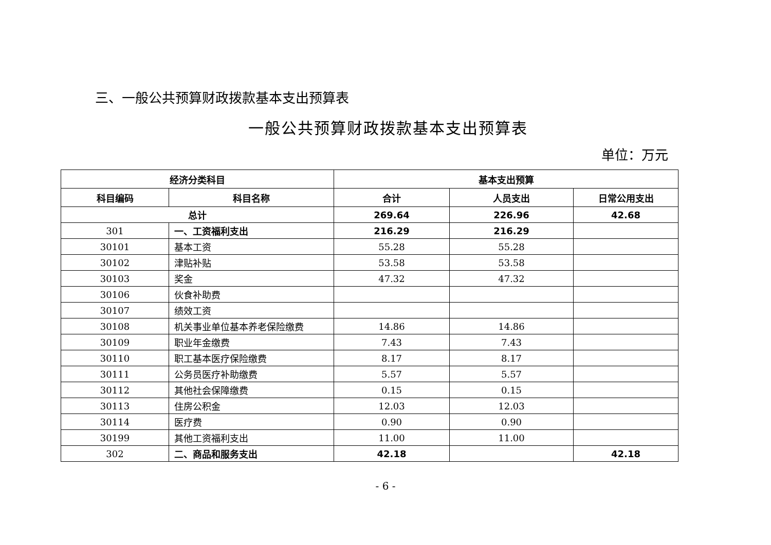三、一般公共预算财政拨款基本支出预算表
一般公共预算财政拨款基本支出预算表
单位：万元
| 经济分类科目 | | 基本支出预算 | | |
| --- | --- | --- | --- | --- |
| 科目编码 | 科目名称 | 合计 | 人员支出 | 日常公用支出 |
| 总计 | | 269.64 | 226.96 | 42.68 |
| 301 | 一、工资福利支出 | 216.29 | 216.29 | |
| 30101 | 基本工资 | 55.28 | 55.28 | |
| 30102 | 津贴补贴 | 53.58 | 53.58 | |
| 30103 | 奖金 | 47.32 | 47.32 | |
| 30106 | 伙食补助费 | | | |
| 30107 | 绩效工资 | | | |
| 30108 | 机关事业单位基本养老保险缴费 | 14.86 | 14.86 | |
| 30109 | 职业年金缴费 | 7.43 | 7.43 | |
| 30110 | 职工基本医疗保险缴费 | 8.17 | 8.17 | |
| 30111 | 公务员医疗补助缴费 | 5.57 | 5.57 | |
| 30112 | 其他社会保障缴费 | 0.15 | 0.15 | |
| 30113 | 住房公积金 | 12.03 | 12.03 | |
| 30114 | 医疗费 | 0.90 | 0.90 | |
| 30199 | 其他工资福利支出 | 11.00 | 11.00 | |
| 302 | 二、商品和服务支出 | 42.18 | | 42.18 |
- 6 -